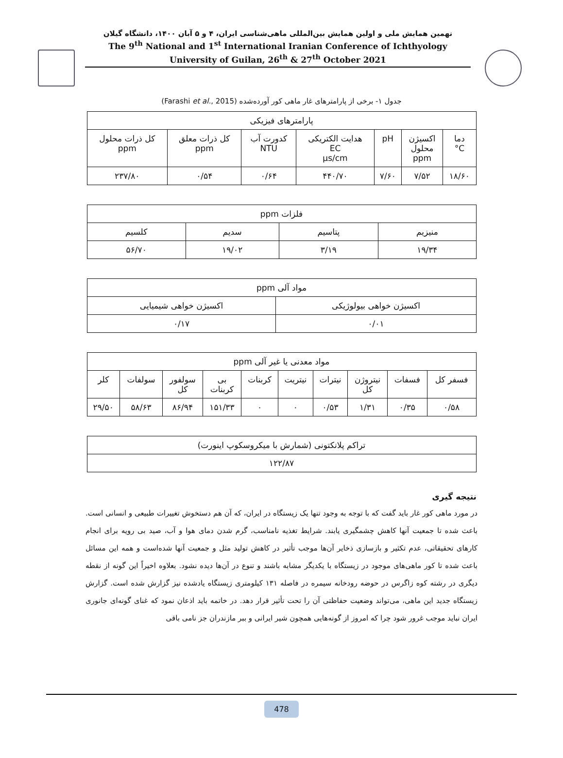نهمین همایش ملی و اولین همایش بین‌المللی ماهی‌شناسی ایران، ۴ و ۵ آبان ۱۴۰۰، دانشگاه گیلان
The 9<sup>th</sup> National and 1<sup>st</sup> International Iranian Conference of Ichthyology
University of Guilan, 26<sup>th</sup> & 27<sup>th</sup> October 2021
جدول ۱- برخی از پارامترهای غار ماهی کور آورده‌شده (Farashi et al., 2015)
| پارامترهای فیزیکی | | | | | | |
| --- | --- | --- | --- | --- | --- | --- |
| دما C° | اکسیژن محلول ppm | pH | هدایت الکتریکی EC µs/cm | کدورت آب NTU | کل ذرات معلق ppm | کل ذرات محلول ppm |
| ۱۸/۶۰ | ۷/۵۲ | ۷/۶۰ | ۴۴۰/۷۰ | ۰/۶۴ | ۰/۵۴ | ۲۳۷/۸۰ |
| فلزات ppm | | | |
| --- | --- | --- | --- |
| منیزیم | پتاسیم | سدیم | کلسیم |
| ۱۹/۳۴ | ۳/۱۹ | ۱۹/۰۲ | ۵۶/۷۰ |
| مواد آلی ppm | |
| --- | --- |
| اکسیژن خواهی بیولوژیکی | اکسیژن خواهی شیمیایی |
| ۰/۰۱ | ۰/۱۷ |
| مواد معدنی یا غیر آلی ppm | | | | | | | | | |
| --- | --- | --- | --- | --- | --- | --- | --- | --- | --- |
| فسفر کل | فسفات | نیتروژن کل | نیترات | نیتریت | کربنات | بی کربنات | سولفور کل | سولفات | کلر |
| ۰/۵۸ | ۰/۳۵ | ۱/۳۱ | ۰/۵۳ | ۰ | ۰ | ۱۵۱/۳۳ | ۸۶/۹۴ | ۵۸/۶۳ | ۲۹/۵۰ |
| تراکم پلانکتونی (شمارش با میکروسکوپ اینورت) |
| --- |
| ۱۲۲/۸۷ |
نتیجه گیری
در مورد ماهی کور غار باید گفت که با توجه به وجود تنها یک زیستگاه در ایران، که آن هم دستخوش تغییرات طبیعی و انسانی است. باعث شده تا جمعیت آنها کاهش چشمگیری یابند. شرایط تغذیه نامناسب، گرم شدن دمای هوا و آب، صید بی رویه برای انجام کارهای تحقیقاتی، عدم تکثیر و بازسازی ذخایر آن‌ها موجب تأثیر در کاهش تولید مثل و جمعیت آنها شده‌است و همه این مسائل باعث شده تا کور ماهی‌های موجود در زیستگاه با یکدیگر مشابه باشند و تنوع در آن‌ها دیده نشود. بعلاوه اخیراً این گونه از نقطه دیگری در رشته کوه زاگرس در حوضه رودخانه سیمره در فاصله ۱۳۱ کیلومتری زیستگاه یادشده نیز گزارش شده است. گزارش زیستگاه جدید این ماهی، می‌تواند وضعیت حفاظتی آن را تحت تأثیر قرار دهد. در خاتمه باید اذعان نمود که غنای گونه‌ای جانوری ایران نباید موجب غرور شود چرا که امروز از گونه‌هایی همچون شیر ایرانی و ببر مازندران جز نامی باقی
478